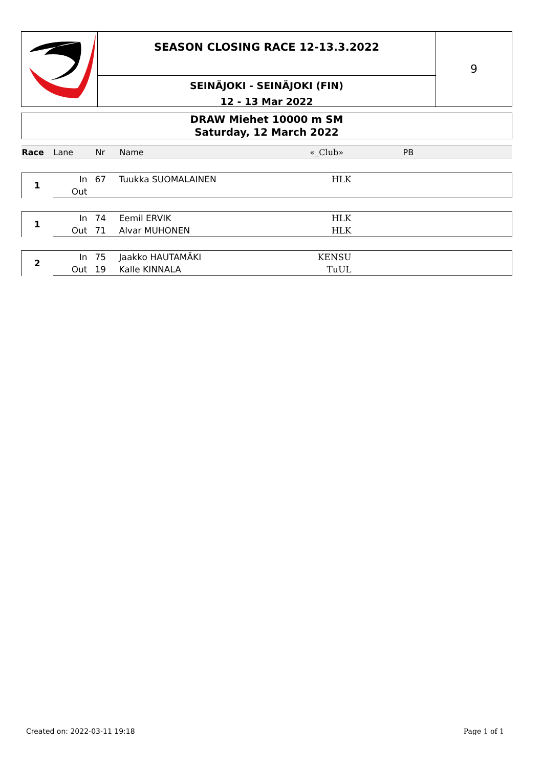SEASON CLOSING RACE 12-13.3.2022
SEINÄJOKI - SEINÄJOKI (FIN)
12 - 13 Mar 2022
9
DRAW Miehet 10000 m SM
Saturday, 12 March 2022
| Race | Lane | Nr | Name | «_Club» | PB |
| --- | --- | --- | --- | --- | --- |
| 1 | In | 67 | Tuukka SUOMALAINEN | HLK | |
| | Out | | | | |
| 1 | In | 74 | Eemil ERVIK | HLK | |
| | Out | 71 | Alvar MUHONEN | HLK | |
| 2 | In | 75 | Jaakko HAUTAMÄKI | KENSU | |
| | Out | 19 | Kalle KINNALA | TuUL | |
Created on: 2022-03-11 19:18 Page 1 of 1